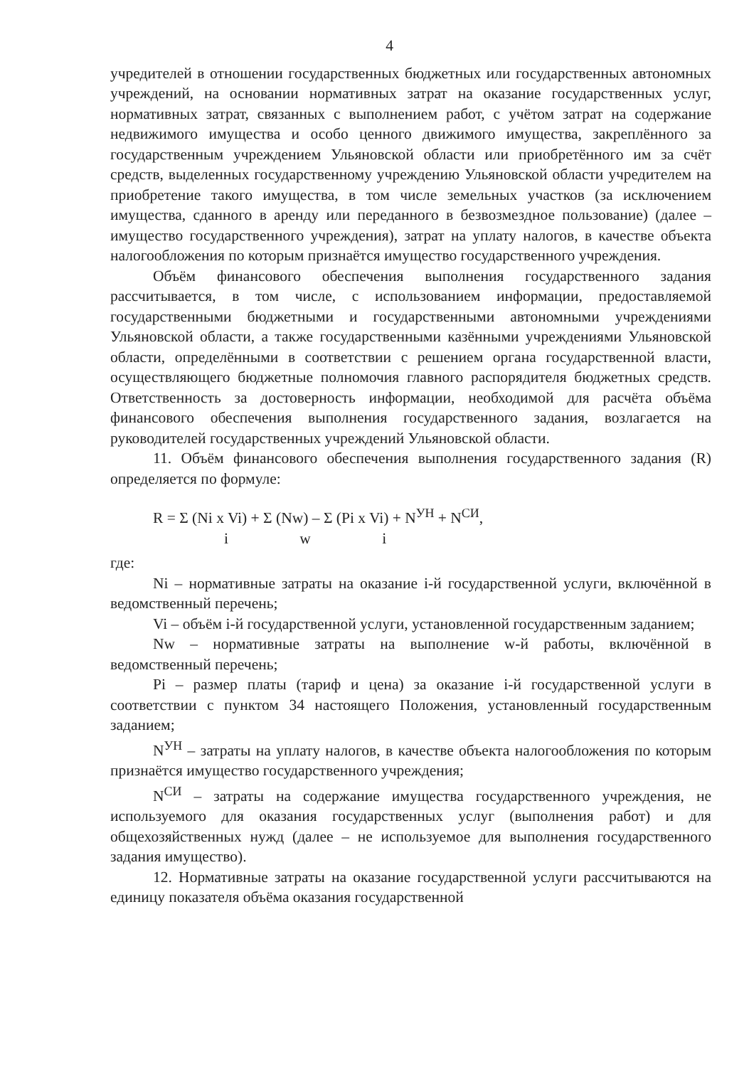4
учредителей в отношении государственных бюджетных или государственных автономных учреждений, на основании нормативных затрат на оказание государственных услуг, нормативных затрат, связанных с выполнением работ, с учётом затрат на содержание недвижимого имущества и особо ценного движимого имущества, закреплённого за государственным учреждением Ульяновской области или приобретённого им за счёт средств, выделенных государственному учреждению Ульяновской области учредителем на приобретение такого имущества, в том числе земельных участков (за исключением имущества, сданного в аренду или переданного в безвозмездное пользование) (далее – имущество государственного учреждения), затрат на уплату налогов, в качестве объекта налогообложения по которым признаётся имущество государственного учреждения.
Объём финансового обеспечения выполнения государственного задания рассчитывается, в том числе, с использованием информации, предоставляемой государственными бюджетными и государственными автономными учреждениями Ульяновской области, а также государственными казёнными учреждениями Ульяновской области, определёнными в соответствии с решением органа государственной власти, осуществляющего бюджетные полномочия главного распорядителя бюджетных средств. Ответственность за достоверность информации, необходимой для расчёта объёма финансового обеспечения выполнения государственного задания, возлагается на руководителей государственных учреждений Ульяновской области.
11. Объём финансового обеспечения выполнения государственного задания (R) определяется по формуле:
R = Σ (Ni x Vi) + Σ (Nw) – Σ (Pi x Vi) + N<sup>УН</sup> + N<sup>СИ</sup>,
i w i
где:
Ni – нормативные затраты на оказание i-й государственной услуги, включённой в ведомственный перечень;
Vi – объём i-й государственной услуги, установленной государственным заданием;
Nw – нормативные затраты на выполнение w-й работы, включённой в ведомственный перечень;
Pi – размер платы (тариф и цена) за оказание i-й государственной услуги в соответствии с пунктом 34 настоящего Положения, установленный государственным заданием;
N<sup>УН</sup> – затраты на уплату налогов, в качестве объекта налогообложения по которым признаётся имущество государственного учреждения;
N<sup>СИ</sup> – затраты на содержание имущества государственного учреждения, не используемого для оказания государственных услуг (выполнения работ) и для общехозяйственных нужд (далее – не используемое для выполнения государственного задания имущество).
12. Нормативные затраты на оказание государственной услуги рассчитываются на единицу показателя объёма оказания государственной